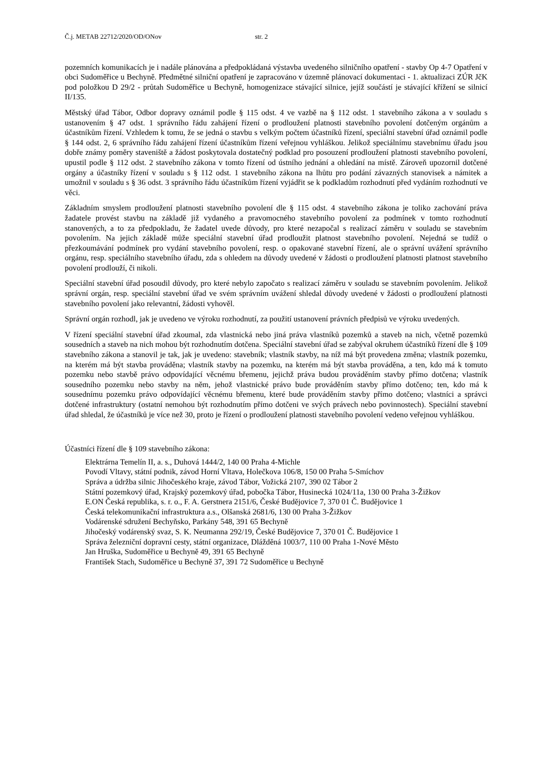Č.j. METAB 22712/2020/OD/ONov str. 2
pozemních komunikacích je i nadále plánována a předpokládaná výstavba uvedeného silničního opatření - stavby Op 4-7 Opatření v obci Sudoměřice u Bechyně. Předmětné silniční opatření je zapracováno v územně plánovací dokumentaci - 1. aktualizaci ZÚR JčK pod položkou D 29/2 - průtah Sudoměřice u Bechyně, homogenizace stávající silnice, jejíž součástí je stávající křížení se silnicí II/135.
Městský úřad Tábor, Odbor dopravy oznámil podle § 115 odst. 4 ve vazbě na § 112 odst. 1 stavebního zákona a v souladu s ustanovením § 47 odst. 1 správního řádu zahájení řízení o prodloužení platnosti stavebního povolení dotčeným orgánům a účastníkům řízení. Vzhledem k tomu, že se jedná o stavbu s velkým počtem účastníků řízení, speciální stavební úřad oznámil podle § 144 odst. 2, 6 správního řádu zahájení řízení účastníkům řízení veřejnou vyhláškou. Jelikož speciálnímu stavebnímu úřadu jsou dobře známy poměry staveniště a žádost poskytovala dostatečný podklad pro posouzení prodloužení platnosti stavebního povolení, upustil podle § 112 odst. 2 stavebního zákona v tomto řízení od ústního jednání a ohledání na místě. Zároveň upozornil dotčené orgány a účastníky řízení v souladu s § 112 odst. 1 stavebního zákona na lhůtu pro podání závazných stanovisek a námitek a umožnil v souladu s § 36 odst. 3 správního řádu účastníkům řízení vyjádřit se k podkladům rozhodnutí před vydáním rozhodnutí ve věci.
Základním smyslem prodloužení platnosti stavebního povolení dle § 115 odst. 4 stavebního zákona je toliko zachování práva žadatele provést stavbu na základě již vydaného a pravomocného stavebního povolení za podmínek v tomto rozhodnutí stanovených, a to za předpokladu, že žadatel uvede důvody, pro které nezapočal s realizací záměru v souladu se stavebním povolením. Na jejich základě může speciální stavební úřad prodloužit platnost stavebního povolení. Nejedná se tudíž o přezkoumávání podmínek pro vydání stavebního povolení, resp. o opakované stavební řízení, ale o správní uvážení správního orgánu, resp. speciálního stavebního úřadu, zda s ohledem na důvody uvedené v žádosti o prodloužení platnosti platnost stavebního povolení prodlouží, či nikoli.
Speciální stavební úřad posoudil důvody, pro které nebylo započato s realizací záměru v souladu se stavebním povolením. Jelikož správní orgán, resp. speciální stavební úřad ve svém správním uvážení shledal důvody uvedené v žádosti o prodloužení platnosti stavebního povolení jako relevantní, žádosti vyhověl.
Správní orgán rozhodl, jak je uvedeno ve výroku rozhodnutí, za použití ustanovení právních předpisů ve výroku uvedených.
V řízení speciální stavební úřad zkoumal, zda vlastnická nebo jiná práva vlastníků pozemků a staveb na nich, včetně pozemků sousedních a staveb na nich mohou být rozhodnutím dotčena. Speciální stavební úřad se zabýval okruhem účastníků řízení dle § 109 stavebního zákona a stanovil je tak, jak je uvedeno: stavebník; vlastník stavby, na níž má být provedena změna; vlastník pozemku, na kterém má být stavba prováděna; vlastník stavby na pozemku, na kterém má být stavba prováděna, a ten, kdo má k tomuto pozemku nebo stavbě právo odpovídající věcnému břemenu, jejichž práva budou prováděním stavby přímo dotčena; vlastník sousedního pozemku nebo stavby na něm, jehož vlastnické právo bude prováděním stavby přímo dotčeno; ten, kdo má k sousednímu pozemku právo odpovídající věcnému břemenu, které bude prováděním stavby přímo dotčeno; vlastníci a správci dotčené infrastruktury (ostatní nemohou být rozhodnutím přímo dotčeni ve svých právech nebo povinnostech). Speciální stavební úřad shledal, že účastníků je více než 30, proto je řízení o prodloužení platnosti stavebního povolení vedeno veřejnou vyhláškou.
Účastníci řízení dle § 109 stavebního zákona:
Elektrárna Temelín II, a. s., Duhová 1444/2, 140 00 Praha 4-Michle
Povodí Vltavy, státní podnik, závod Horní Vltava, Holečkova 106/8, 150 00 Praha 5-Smíchov
Správa a údržba silnic Jihočeského kraje, závod Tábor, Vožická 2107, 390 02 Tábor 2
Státní pozemkový úřad, Krajský pozemkový úřad, pobočka Tábor, Husinecká 1024/11a, 130 00 Praha 3-Žižkov
E.ON Česká republika, s. r. o., F. A. Gerstnera 2151/6, České Budějovice 7, 370 01 Č. Budějovice 1
Česká telekomunikační infrastruktura a.s., Olšanská 2681/6, 130 00 Praha 3-Žižkov
Vodárenské sdružení Bechyňsko, Parkány 548, 391 65 Bechyně
Jihočeský vodárenský svaz, S. K. Neumanna 292/19, České Budějovice 7, 370 01 Č. Budějovice 1
Správa železniční dopravní cesty, státní organizace, Dlážděná 1003/7, 110 00 Praha 1-Nové Město
Jan Hruška, Sudoměřice u Bechyně 49, 391 65 Bechyně
František Stach, Sudoměřice u Bechyně 37, 391 72 Sudoměřice u Bechyně